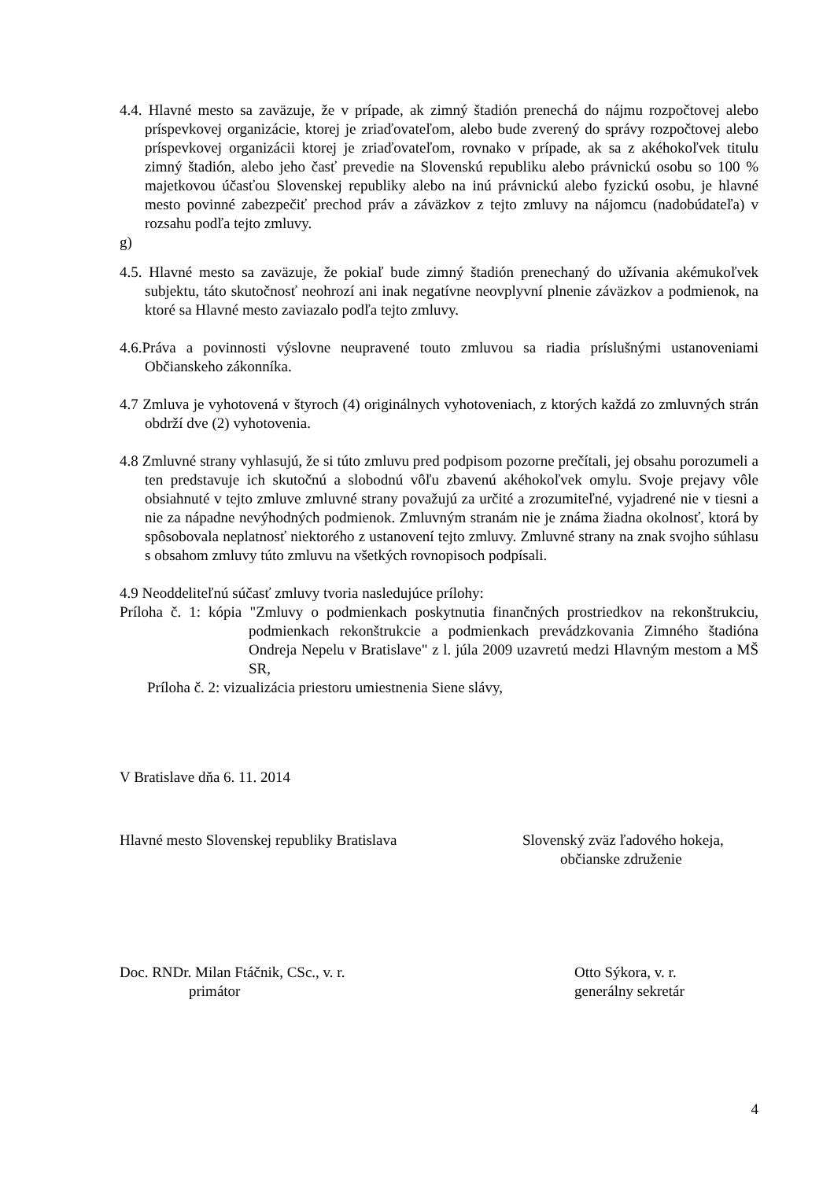4.4. Hlavné mesto sa zaväzuje, že v prípade, ak zimný štadión prenechá do nájmu rozpočtovej alebo príspevkovej organizácie, ktorej je zriaďovateľom, alebo bude zverený do správy rozpočtovej alebo príspevkovej organizácii ktorej je zriaďovateľom, rovnako v prípade, ak sa z akéhokoľvek titulu zimný štadión, alebo jeho časť prevedie na Slovenskú republiku alebo právnickú osobu so 100 % majetkovou účasťou Slovenskej republiky alebo na inú právnickú alebo fyzickú osobu, je hlavné mesto povinné zabezpečiť prechod práv a záväzkov z tejto zmluvy na nájomcu (nadobúdateľa) v rozsahu podľa tejto zmluvy.
g)
4.5. Hlavné mesto sa zaväzuje, že pokiaľ bude zimný štadión prenechaný do užívania akémukoľvek subjektu, táto skutočnosť neohrozí ani inak negatívne neovplyvní plnenie záväzkov a podmienok, na ktoré sa Hlavné mesto zaviazalo podľa tejto zmluvy.
4.6.Práva a povinnosti výslovne neupravené touto zmluvou sa riadia príslušnými ustanoveniami Občianskeho zákonníka.
4.7 Zmluva je vyhotovená v štyroch (4) originálnych vyhotoveniach, z ktorých každá zo zmluvných strán obdrží dve (2) vyhotovenia.
4.8 Zmluvné strany vyhlasujú, že si túto zmluvu pred podpisom pozorne prečítali, jej obsahu porozumeli a ten predstavuje ich skutočnú a slobodnú vôľu zbavenú akéhokoľvek omylu. Svoje prejavy vôle obsiahnuté v tejto zmluve zmluvné strany považujú za určité a zrozumiteľné, vyjadrené nie v tiesni a nie za nápadne nevýhodných podmienok. Zmluvným stranám nie je známa žiadna okolnosť, ktorá by spôsobovala neplatnosť niektorého z ustanovení tejto zmluvy. Zmluvné strany na znak svojho súhlasu s obsahom zmluvy túto zmluvu na všetkých rovnopisoch podpísali.
4.9 Neoddeliteľnú súčasť zmluvy tvoria nasledujúce prílohy:
Príloha č. 1: kópia "Zmluvy o podmienkach poskytnutia finančných prostriedkov na rekonštrukciu, podmienkach rekonštrukcie a podmienkach prevádzkovania Zimného štadióna Ondreja Nepelu v Bratislave" z l. júla 2009 uzavretú medzi Hlavným mestom a MŠ SR,
Príloha č. 2: vizualizácia priestoru umiestnenia Siene slávy,
V Bratislave dňa 6. 11. 2014
Hlavné mesto Slovenskej republiky Bratislava
Slovenský zväz ľadového hokeja,
občianske združenie
Doc. RNDr. Milan Ftáčnik, CSc., v. r.
primátor
Otto Sýkora, v. r.
generálny sekretár
4